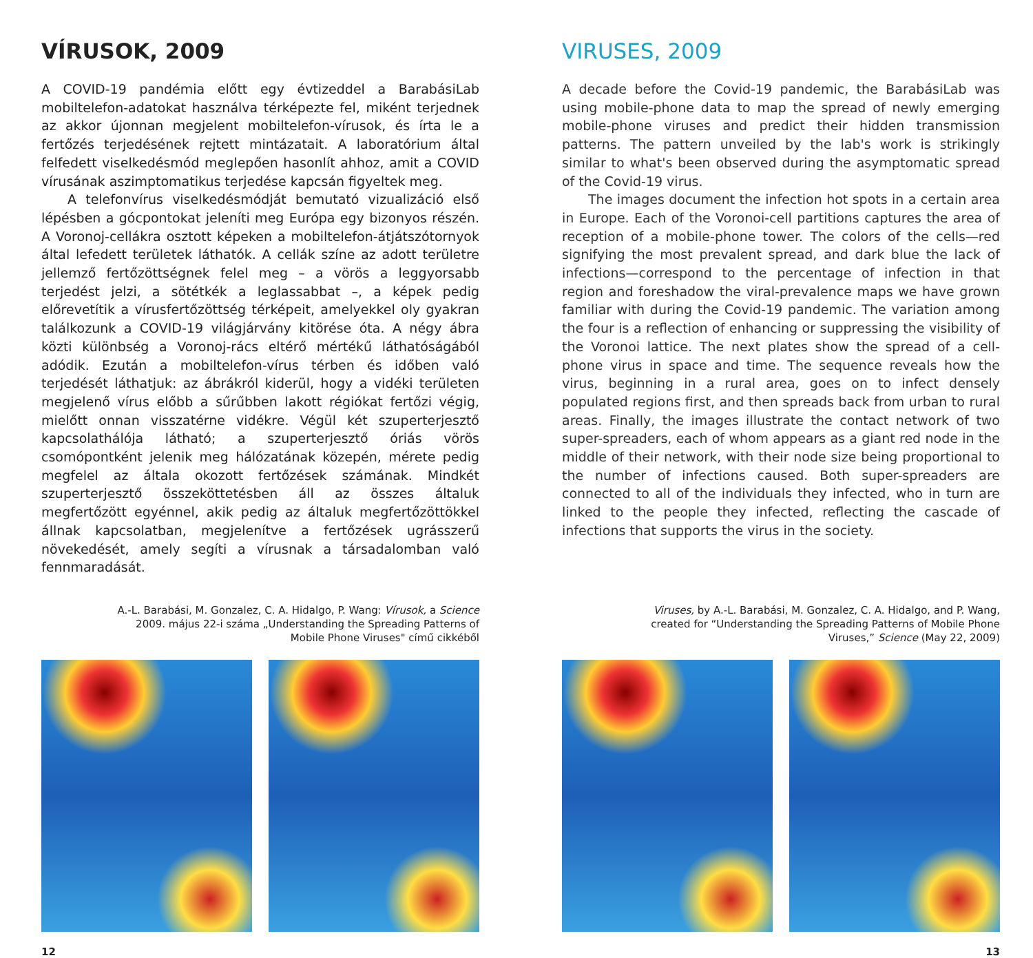VÍRUSOK, 2009
A COVID-19 pandémia előtt egy évtizeddel a BarabásiLab mobiltelefon-adatokat használva térképezte fel, miként terjednek az akkor újonnan megjelent mobiltelefon-vírusok, és írta le a fertőzés terjedésének rejtett mintázatait. A laboratórium által felfedett viselkedésmód meglepően hasonlít ahhoz, amit a COVID vírusának aszimptomatikus terjedése kapcsán figyeltek meg.
A telefonvírus viselkedésmódját bemutató vizualizáció első lépésben a gócpontokat jeleníti meg Európa egy bizonyos részén. A Voronoj-cellákra osztott képeken a mobiltelefon-átjátszótornyok által lefedett területek láthatók. A cellák színe az adott területre jellemző fertőzöttségnek felel meg – a vörös a leggyorsabb terjedést jelzi, a sötétkék a leglassabbat –, a képek pedig előrevetítik a vírusfertőzöttség térképeit, amelyekkel oly gyakran találkozunk a COVID-19 világjárvány kitörése óta. A négy ábra közti különbség a Voronoj-rács eltérő mértékű láthatóságából adódik. Ezután a mobiltelefon-vírus térben és időben való terjedését láthatjuk: az ábrákról kiderül, hogy a vidéki területen megjelenő vírus előbb a sűrűbben lakott régiókat fertőzi végig, mielőtt onnan visszatérne vidékre. Végül két szuperterjesztő kapcsolathálója látható; a szuperterjesztő óriás vörös csomópontként jelenik meg hálózatának közepén, mérete pedig megfelel az általa okozott fertőzések számának. Mindkét szuperterjesztő összeköttetésben áll az összes általuk megfertőzött egyénnel, akik pedig az általuk megfertőzöttökkel állnak kapcsolatban, megjelenítve a fertőzések ugrásszerű növekedését, amely segíti a vírusnak a társadalomban való fennmaradását.
A.-L. Barabási, M. Gonzalez, C. A. Hidalgo, P. Wang: Vírusok, a Science
2009. május 22-i száma „Understanding the Spreading Patterns of
Mobile Phone Viruses" című cikkéből
12
VIRUSES, 2009
A decade before the Covid-19 pandemic, the BarabásiLab was using mobile-phone data to map the spread of newly emerging mobile-phone viruses and predict their hidden transmission patterns. The pattern unveiled by the lab's work is strikingly similar to what's been observed during the asymptomatic spread of the Covid-19 virus.
The images document the infection hot spots in a certain area in Europe. Each of the Voronoi-cell partitions captures the area of reception of a mobile-phone tower. The colors of the cells—red signifying the most prevalent spread, and dark blue the lack of infections—correspond to the percentage of infection in that region and foreshadow the viral-prevalence maps we have grown familiar with during the Covid-19 pandemic. The variation among the four is a reflection of enhancing or suppressing the visibility of the Voronoi lattice. The next plates show the spread of a cell-phone virus in space and time. The sequence reveals how the virus, beginning in a rural area, goes on to infect densely populated regions first, and then spreads back from urban to rural areas. Finally, the images illustrate the contact network of two super-spreaders, each of whom appears as a giant red node in the middle of their network, with their node size being proportional to the number of infections caused. Both super-spreaders are connected to all of the individuals they infected, who in turn are linked to the people they infected, reflecting the cascade of infections that supports the virus in the society.
Viruses, by A.-L. Barabási, M. Gonzalez, C. A. Hidalgo, and P. Wang,
created for “Understanding the Spreading Patterns of Mobile Phone
Viruses,” Science (May 22, 2009)
13